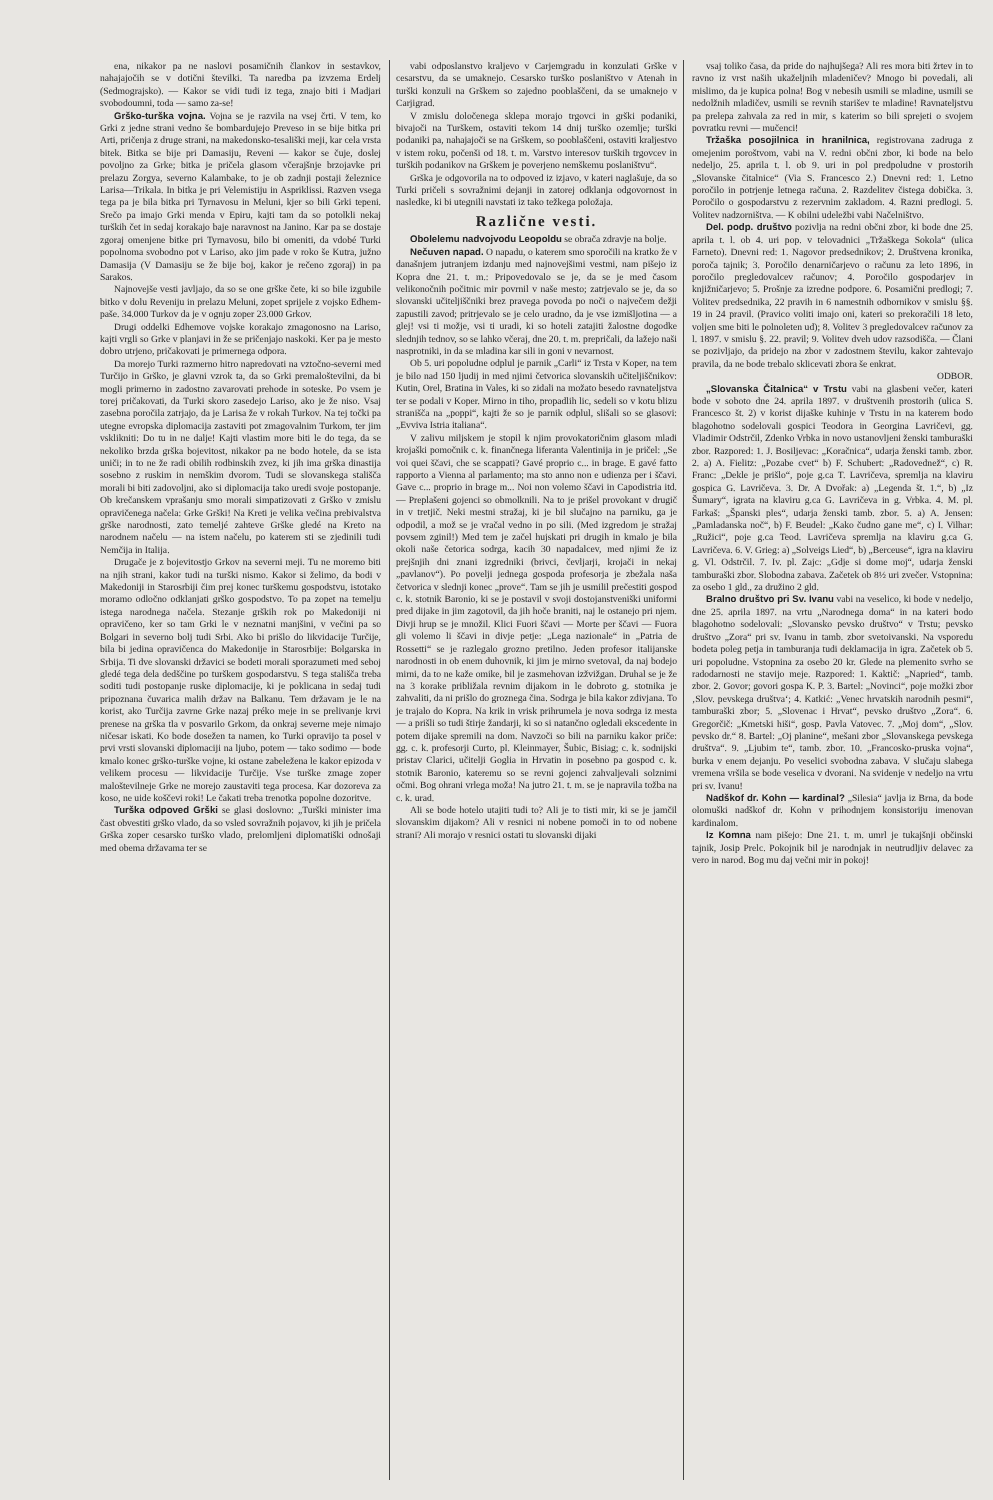ena, nikakor pa ne naslovi posamičnih člankov in sestavkov, nahajajočih se v dotični številki. Ta naredba pa izvzema Erdelj (Sedmograjsko). — Kakor se vidi tudi iz tega, znajo biti i Madjari svobodoumni, toda — samo za-se!
Grško-turška vojna. Vojna se je razvila na vsej črti. V tem, ko Grki z jedne strani vedno še bombardujejo Preveso in se bije bitka pri Arti, pričenja z druge strani, na makedonsko-tesališki meji, kar cela vrsta bitek. Bitka se bije pri Damasiju, Reveni — kakor se čuje, doslej povoljno za Grke; bitka je pričela glasom včerajšnje brzojavke pri prelazu Zorgya, severno Kalambake, to je ob zadnji postaji železnice Larisa—Trikala. In bitka je pri Velemistiju in Aspriklissi. Razven vsega tega pa je bila bitka pri Tyrnavosu in Meluni, kjer so bili Grki tepeni. Srečo pa imajo Grki menda v Epiru, kajti tam da so potolkli nekaj turških čet in sedaj korakajo baje naravnost na Janino. Kar pa se dostaje zgoraj omenjene bitke pri Tyrnavosu, bilo bi omeniti, da vdobé Turki popolnoma svobodno pot v Lariso, ako jim pade v roko še Kutra, južno Damasija (V Damasiju se že bije boj, kakor je rečeno zgoraj) in pa Sarakos.
Najnovejše vesti javljajo, da so se one grške čete, ki so bile izgubile bitko v dolu Reveniju in prelazu Meluni, zopet sprijele z vojsko Edhem-paše. 34.000 Turkov da je v ognju zoper 23.000 Grkov.
Drugi oddelki Edhemove vojske korakajo zmagonosno na Lariso, kajti vrgli so Grke v planjavi in že se pričenjajo naskoki. Ker pa je mesto dobro utrjeno, pričakovati je primernega odpora.
Da morejo Turki razmerno hitro napredovati na vztočno-severni med Turčijo in Grško, je glavni vzrok ta, da so Grki premaloštevilni, da bi mogli primerno in zadostno zavarovati prehode in soteske. Po vsem je torej pričakovati, da Turki skoro zasedejo Lariso, ako je že niso. Vsaj zasebna poročila zatrjajo, da je Larisa že v rokah Turkov. Na tej točki pa utegne evropska diplomacija zastaviti pot zmagovalnim Turkom, ter jim vsklikniti: Do tu in ne dalje! Kajti vlastim more biti le do tega, da se nekoliko brzda grška bojevitost, nikakor pa ne bodo hotele, da se ista uniči; in to ne že radi obilih rodbinskih zvez, ki jih ima grška dinastija sosebno z ruskim in nemškim dvorom. Tudi se slovanskega stališča morali bi biti zadovoljni, ako si diplomacija tako uredi svoje postopanje. Ob krečanskem vprašanju smo morali simpatizovati z Grško v zmislu opravičenega načela: Grke Grški! Na Kreti je velika večina prebivalstva grške narodnosti, zato temeljé zahteve Grške gledé na Kreto na narodnem načelu — na istem načelu, po katerem sti se zjedinili tudi Nemčija in Italija.
Drugače je z bojevitostjo Grkov na severni meji. Tu ne moremo biti na njih strani, kakor tudi na turški nismo. Kakor si želimo, da bodi v Makedoniji in Starosrbiji čim prej konec turškemu gospodstvu, istotako moramo odločno odklanjati grško gospodstvo. To pa zopet na temelju istega narodnega načela. Stezanje grških rok po Makedoniji ni opravičeno, ker so tam Grki le v neznatni manjšini, v večini pa so Bolgari in severno bolj tudi Srbi. Ako bi prišlo do likvidacije Turčije, bila bi jedina opravičenca do Makedonije in Starosrbije: Bolgarska in Srbija. Ti dve slovanski državici se bodeti morali sporazumeti med seboj gledé tega dela dedščine po turškem gospodarstvu. S tega stališča treba soditi tudi postopanje ruske diplomacije, ki je poklicana in sedaj tudi pripoznana čuvarica malih držav na Balkanu. Tem državam je le na korist, ako Turčija zavrne Grke nazaj préko meje in se prelivanje krvi prenese na grška tla v posvarilo Grkom, da onkraj severne meje nimajo ničesar iskati. Ko bode dosežen ta namen, ko Turki opravijo ta posel v prvi vrsti slovanski diplomaciji na ljubo, potem — tako sodimo — bode kmalo konec grško-turške vojne, ki ostane zabeležena le kakor epizoda v velikem procesu — likvidacije Turčije. Vse turške zmage zoper maloštevilneje Grke ne morejo zaustaviti tega procesa. Kar dozoreva za koso, ne uide koščevi roki! Le čakati treba trenotka popolne dozoritve.
Turška odpoved Grški se glasi doslovno: „Turški minister ima čast obvestiti grško vlado, da so vsled sovražnih pojavov, ki jih je pričela Grška zoper cesarsko turško vlado, prelomljeni diplomatiški odnošaji med obema državama ter se
vabi odposlanstvo kraljevo v Carjemgradu in konzulati Grške v cesarstvu, da se umaknejo. Cesarsko turško poslaništvo v Atenah in turški konzuli na Grškem so zajedno pooblaščeni, da se umaknejo v Carjigrad.
V zmislu določenega sklepa morajo trgovci in grški podaniki, bivajoči na Turškem, ostaviti tekom 14 dnij turško ozemlje; turški podaniki pa, nahajajoči se na Grškem, so pooblaščeni, ostaviti kraljestvo v istem roku, počenši od 18. t. m. Varstvo interesov turških trgovcev in turških podanikov na Grškem je poverjeno nemškemu poslaništvu“.
Grška je odgovorila na to odpoved iz izjavo, v kateri naglašuje, da so Turki pričeli s sovražnimi dejanji in zatorej odklanja odgovornost in nasledke, ki bi utegnili navstati iz tako težkega položaja.
Različne vesti.
Obolelemu nadvojvodu Leopoldu se obrača zdravje na bolje.
Nečuven napad. O napadu, o katerem smo sporočili na kratko že v današnjem jutranjem izdanju med najnovejšimi vestmi, nam pišejo iz Kopra dne 21. t. m.: Pripovedovalo se je, da se je med časom velikonočnih počitnic mir povrnil v naše mesto; zatrjevalo se je, da so slovanski učiteljiščniki brez pravega povoda po noči o največem dežji zapustili zavod; pritrjevalo se je celo uradno, da je vse izmišljotina — a glej! vsi ti možje, vsi ti uradi, ki so hoteli zatajiti žalostne dogodke slednjih tednov, so se lahko včeraj, dne 20. t. m. prepričali, da lažejo naši nasprotniki, in da se mladina kar sili in goni v nevarnost.
Ob 5. uri popoludne odplul je parnik „Carli“ iz Trsta v Koper, na tem je bilo nad 150 ljudij in med njimi četvorica slovanskih učiteljiščnikov: Kutin, Orel, Bratina in Vales, ki so zidali na možato besedo ravnateljstva ter se podali v Koper. Mirno in tiho, propadlih lic, sedeli so v kotu blizu straniščа na „poppi“, kajti že so je parnik odplul, slišali so se glasovi: „Evviva Istria italiana“.
V zalivu miljskem je stopil k njim provokatoričnim glasom mladi krojaški pomočnik c. k. finančnega liferanta Valentinija in je pričel: „Se voi quei ščavi, che se scappati? Gavé proprio c... in brage. E gavé fatto rapporto a Vienna al parlamento; ma sto anno non e udienza per i ščavi. Gave c... proprio in brage m... Noi non volemo ščavi in Capodistria itd. — Preplašeni gojenci so obmolknili. Na to je prišel provokant v drugič in v tretjič. Neki mestni stražaj, ki je bil slučajno na parniku, ga je odpodil, a mož se je vračal vedno in po sili. (Med izgredom je stražaj povsem zginil!) Med tem je začel hujskati pri drugih in kmalo je bila okoli naše četorica sodrga, kacih 30 napadalcev, med njimi že iz prejšnjih dni znani izgredniki (brivci, čevljarji, krojači in nekaj „pavlanov“). Po povelji jednega gospoda profesorja je zbežala naša četvorica v slednji konec „prove“. Tam se jih je usmilil prečestiti gospod c. k. stotnik Baronio, ki se je postavil v svoji dostojanstveniški uniformi pred dijake in jim zagotovil, da jih hoče braniti, naj le ostanejo pri njem. Divji hrup se je množil. Klici Fuori ščavi — Morte per ščavi — Fuora gli volemo li ščavi in divje petje: „Lega nazionale“ in „Patria de Rossetti“ se je razlegalo grozno pretilno. Jeden profesor italijanske narodnosti in ob enem duhovnik, ki jim je mirno svetoval, da naj bodejo mirni, da to ne kaže omike, bil je zasmehovan izžvižgan. Druhal se je že na 3 korake približala revnim dijakom in le dobroto g. stotnika je zahvaliti, da ni prišlo do groznega čina. Sodrga je bila kakor zdivjana. To je trajalo do Kopra. Na krik in vrisk prihrumela je nova sodrga iz mesta — a prišli so tudi štirje žandarji, ki so si natančno ogledali ekscedente in potem dijake spremili na dom. Navzoči so bili na parniku kakor priče: gg. c. k. profesorji Curto, pl. Kleinmayer, Šubic, Bisiag; c. k. sodnijski pristav Clarici, učitelji Goglia in Hrvatin in posebno pa gospod c. k. stotnik Baronio, kateremu so se revni gojenci zahvaljevali solznimi očmi. Bog ohrani vrlega moža! Na jutro 21. t. m. se je napravila tožba na c. k. urad.
Ali se bode hotelo utajiti tudi to? Ali je to tisti mir, ki se je jamčil slovanskim dijakom? Ali v resnici ni nobene pomoči in to od nobene strani? Ali morajo v resnici ostati tu slovanski dijaki
vsaj toliko časa, da pride do najhujšega? Ali res mora biti žrtev in to ravno iz vrst naših ukaželjnih mladeničev? Mnogo bi povedali, ali mislimo, da je kupica polna! Bog v nebesih usmili se mladine, usmili se nedolžnih mladičev, usmili se revnih starišev te mladine! Ravnateljstvu pa prelepa zahvala za red in mir, s katerim so bili sprejeti o svojem povratku revni — mučenci!
Tržaška posojilnica in hranilnica, registrovana zadruga z omejenim poroštvom, vabi na V. redni občni zbor, ki bode na belo nedeljo, 25. aprila t. l. ob 9. uri in pol predpoludne v prostorih „Slovanske čitalnice“ (Via S. Francesco 2.) Dnevni red: 1. Letno poročilo in potrjenje letnega računa. 2. Razdelitev čistega dobička. 3. Poročilo o gospodarstvu z rezervnim zakladom. 4. Razni predlogi. 5. Volitev nadzorništva. — K obilni udeležbi vabi Načelništvo.
Del. podp. društvo pozivlja na redni občni zbor, ki bode dne 25. aprila t. l. ob 4. uri pop. v telovadnici „Tržaškega Sokola“ (ulica Farneto). Dnevni red: 1. Nagovor predsednikov; 2. Društvena kronika, poroča tajnik; 3. Poročilo denarničarjevo o računu za leto 1896, in poročilo pregledovalcev računov; 4. Poročilo gospodarjev in knjižničarjevo; 5. Prošnje za izredne podpore. 6. Posamični predlogi; 7. Volitev predsednika, 22 pravih in 6 namestnih odbornikov v smislu §§. 19 in 24 pravil. (Pravico voliti imajo oni, kateri so prekoračili 18 leto, voljen sme biti le polnoleten ud); 8. Volitev 3 pregledovalcev računov za l. 1897. v smislu §. 22. pravil; 9. Volitev dveh udov razsodišča. — Člani se pozivljajo, da pridejo na zbor v zadostnem številu, kakor zahtevajo pravila, da ne bode trebalo sklicevati zbora še enkrat.
ODBOR.
„Slovanska Čitalnica“ v Trstu vabi na glasbeni večer, kateri bode v soboto dne 24. aprila 1897. v društvenih prostorih (ulica S. Francesco št. 2) v korist dijaške kuhinje v Trstu in na katerem bodo blagohotno sodelovali gospici Teodora in Georgina Lavričevi, gg. Vladimir Odstrčil, Zdenko Vrbka in novo ustanovljeni ženski tamburaški zbor. Razpored: 1. J. Bosiljevac: „Koračnica“, udarja ženski tamb. zbor. 2. a) A. Fielitz: „Pozabe cvet“ b) F. Schubert: „Radovednež“, c) R. Franc: „Dekle je prišlo“, poje g.ca T. Lavričeva, spremlja na klaviru gospica G. Lavričeva. 3. Dr. A Dvořak: a) „Legenda št. 1.“, b) „Iz Šumary“, igrata na klaviru g.ca G. Lavričeva in g. Vrbka. 4. M. pl. Farkaš: „Španski ples“, udarja ženski tamb. zbor. 5. a) A. Jensen: „Pamladanska noč“, b) F. Beudel: „Kako čudno gane me“, c) I. Vilhar: „Ružici“, poje g.ca Teod. Lavričeva spremlja na klaviru g.ca G. Lavričeva. 6. V. Grieg: a) „Solveigs Lied“, b) „Berceuse“, igra na klaviru g. Vl. Odstrčil. 7. Iv. pl. Zajc: „Gdje si dome moj“, udarja ženski tamburaški zbor. Slobodna zabava. Začetek ob 8½ uri zvečer. Vstopnina: za osebo 1 gld., za družino 2 gld.
Bralno društvo pri Sv. Ivanu vabi na veselico, ki bode v nedeljo, dne 25. aprila 1897. na vrtu „Narodnega doma“ in na kateri bodo blagohotno sodelovali: „Slovansko pevsko društvo“ v Trstu; pevsko društvo „Zora“ pri sv. Ivanu in tamb. zbor svetoivanski. Na vsporedu bodeta poleg petja in tamburanja tudi deklamacija in igra. Začetek ob 5. uri popoludne. Vstopnina za osebo 20 kr. Glede na plemenito svrho se radodarnosti ne stavijo meje. Razpored: 1. Kaktič: „Napried“, tamb. zbor. 2. Govor; govori gospa K. P. 3. Bartel: „Novinci“, poje možki zbor ‚Slov. pevskega društva‘; 4. Katkić: „Venec hrvatskih narodnih pesmi“, tamburaški zbor; 5. „Slovenac i Hrvat“, pevsko društvo „Zora“. 6. Gregorčič: „Kmetski hiši“, gosp. Pavla Vatovec. 7. „Moj dom“, „Slov. pevsko dr.“ 8. Bartel: „Oj planine“, mešani zbor „Slovanskega pevskega društva“. 9. „Ljubim te“, tamb. zbor. 10. „Francosko-pruska vojna“, burka v enem dejanju. Po veselici svobodna zabava. V slučaju slabega vremena vršila se bode veselica v dvorani. Na svidenje v nedeljo na vrtu pri sv. Ivanu!
Nadškof dr. Kohn — kardinal? „Silesia“ javlja iz Brna, da bode olomuški nadškof dr. Kohn v prihodnjem konsistoriju imenovan kardinalom.
Iz Komna nam pišejo: Dne 21. t. m. umrl je tukajšnji občinski tajnik, Josip Prelc. Pokojnik bil je narodnjak in neutrudljiv delavec za vero in narod. Bog mu daj večni mir in pokoj!